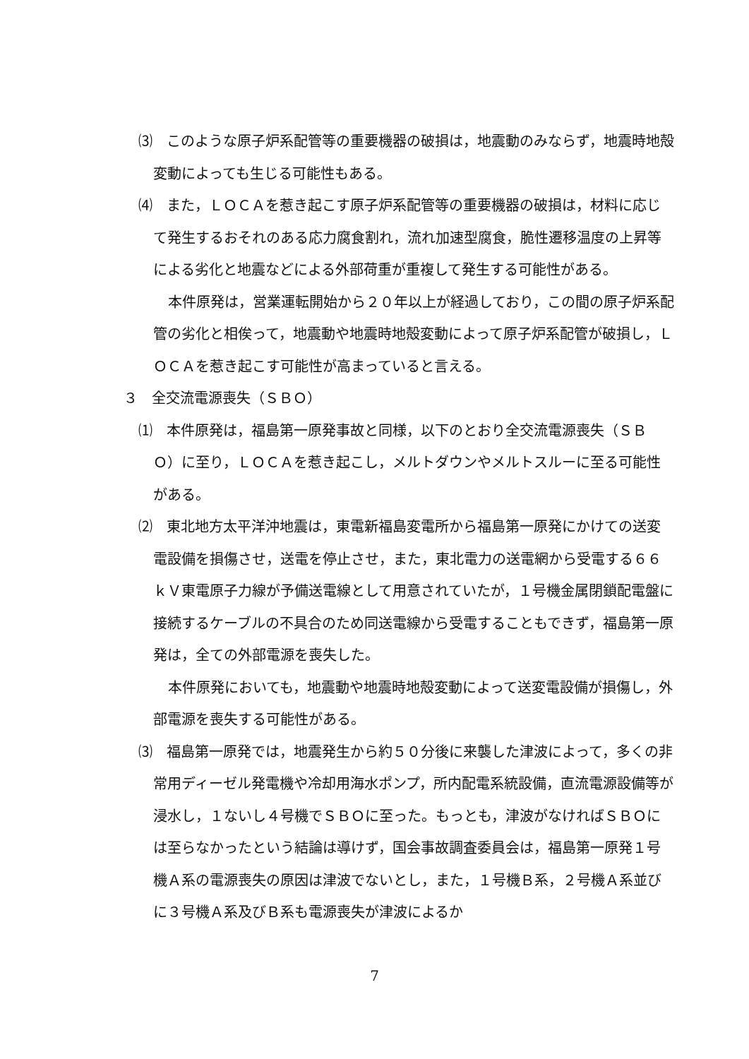⑶　このような原子炉系配管等の重要機器の破損は，地震動のみならず，地震時地殻変動によっても生じる可能性もある。
⑷　また，ＬＯＣＡを惹き起こす原子炉系配管等の重要機器の破損は，材料に応じて発生するおそれのある応力腐食割れ，流れ加速型腐食，脆性遷移温度の上昇等による劣化と地震などによる外部荷重が重複して発生する可能性がある。
本件原発は，営業運転開始から２０年以上が経過しており，この間の原子炉系配管の劣化と相俟って，地震動や地震時地殻変動によって原子炉系配管が破損し，ＬＯＣＡを惹き起こす可能性が高まっていると言える。
３　全交流電源喪失（ＳＢＯ）
⑴　本件原発は，福島第一原発事故と同様，以下のとおり全交流電源喪失（ＳＢＯ）に至り，ＬＯＣＡを惹き起こし，メルトダウンやメルトスルーに至る可能性がある。
⑵　東北地方太平洋沖地震は，東電新福島変電所から福島第一原発にかけての送変電設備を損傷させ，送電を停止させ，また，東北電力の送電網から受電する６６ｋＶ東電原子力線が予備送電線として用意されていたが，１号機金属閉鎖配電盤に接続するケーブルの不具合のため同送電線から受電することもできず，福島第一原発は，全ての外部電源を喪失した。
本件原発においても，地震動や地震時地殻変動によって送変電設備が損傷し，外部電源を喪失する可能性がある。
⑶　福島第一原発では，地震発生から約５０分後に来襲した津波によって，多くの非常用ディーゼル発電機や冷却用海水ポンプ，所内配電系統設備，直流電源設備等が浸水し，１ないし４号機でＳＢＯに至った。もっとも，津波がなければＳＢＯには至らなかったという結論は導けず，国会事故調査委員会は，福島第一原発１号機Ａ系の電源喪失の原因は津波でないとし，また，１号機Ｂ系，２号機Ａ系並びに３号機Ａ系及びＢ系も電源喪失が津波によるか
7